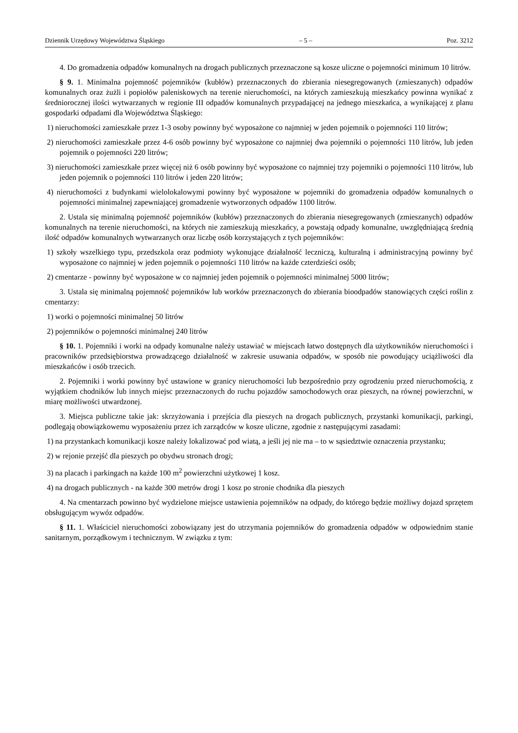Dziennik Urzędowy Województwa Śląskiego – 5 – Poz. 3212
4. Do gromadzenia odpadów komunalnych na drogach publicznych przeznaczone są kosze uliczne o pojemności minimum 10 litrów.
§ 9. 1. Minimalna pojemność pojemników (kubłów) przeznaczonych do zbierania niesegregowanych (zmieszanych) odpadów komunalnych oraz żużli i popiołów paleniskowych na terenie nieruchomości, na których zamieszkują mieszkańcy powinna wynikać z średniorocznej ilości wytwarzanych w regionie III odpadów komunalnych przypadającej na jednego mieszkańca, a wynikającej z planu gospodarki odpadami dla Województwa Śląskiego:
1) nieruchomości zamieszkałe przez 1-3 osoby powinny być wyposażone co najmniej w jeden pojemnik o pojemności 110 litrów;
2) nieruchomości zamieszkałe przez 4-6 osób powinny być wyposażone co najmniej dwa pojemniki o pojemności 110 litrów, lub jeden pojemnik o pojemności 220 litrów;
3) nieruchomości zamieszkałe przez więcej niż 6 osób powinny być wyposażone co najmniej trzy pojemniki o pojemności 110 litrów, lub jeden pojemnik o pojemności 110 litrów i jeden 220 litrów;
4) nieruchomości z budynkami wielolokalowymi powinny być wyposażone w pojemniki do gromadzenia odpadów komunalnych o pojemności minimalnej zapewniającej gromadzenie wytworzonych odpadów 1100 litrów.
2. Ustala się minimalną pojemność pojemników (kubłów) przeznaczonych do zbierania niesegregowanych (zmieszanych) odpadów komunalnych na terenie nieruchomości, na których nie zamieszkują mieszkańcy, a powstają odpady komunalne, uwzględniającą średnią ilość odpadów komunalnych wytwarzanych oraz liczbę osób korzystających z tych pojemników:
1) szkoły wszelkiego typu, przedszkola oraz podmioty wykonujące działalność leczniczą, kulturalną i administracyjną powinny być wyposażone co najmniej w jeden pojemnik o pojemności 110 litrów na każde czterdzieści osób;
2) cmentarze - powinny być wyposażone w co najmniej jeden pojemnik o pojemności minimalnej 5000 litrów;
3. Ustala się minimalną pojemność pojemników lub worków przeznaczonych do zbierania bioodpadów stanowiących części roślin z cmentarzy:
1) worki o pojemności minimalnej 50 litrów
2) pojemników o pojemności minimalnej 240 litrów
§ 10. 1. Pojemniki i worki na odpady komunalne należy ustawiać w miejscach łatwo dostępnych dla użytkowników nieruchomości i pracowników przedsiębiorstwa prowadzącego działalność w zakresie usuwania odpadów, w sposób nie powodujący uciążliwości dla mieszkańców i osób trzecich.
2. Pojemniki i worki powinny być ustawione w granicy nieruchomości lub bezpośrednio przy ogrodzeniu przed nieruchomością, z wyjątkiem chodników lub innych miejsc przeznaczonych do ruchu pojazdów samochodowych oraz pieszych, na równej powierzchni, w miarę możliwości utwardzonej.
3. Miejsca publiczne takie jak: skrzyżowania i przejścia dla pieszych na drogach publicznych, przystanki komunikacji, parkingi, podlegają obowiązkowemu wyposażeniu przez ich zarządców w kosze uliczne, zgodnie z następującymi zasadami:
1) na przystankach komunikacji kosze należy lokalizować pod wiatą, a jeśli jej nie ma – to w sąsiedztwie oznaczenia przystanku;
2) w rejonie przejść dla pieszych po obydwu stronach drogi;
3) na placach i parkingach na każde 100 m<sup>2</sup> powierzchni użytkowej 1 kosz.
4) na drogach publicznych - na każde 300 metrów drogi 1 kosz po stronie chodnika dla pieszych
4. Na cmentarzach powinno być wydzielone miejsce ustawienia pojemników na odpady, do którego będzie możliwy dojazd sprzętem obsługującym wywóz odpadów.
§ 11. 1. Właściciel nieruchomości zobowiązany jest do utrzymania pojemników do gromadzenia odpadów w odpowiednim stanie sanitarnym, porządkowym i technicznym. W związku z tym: